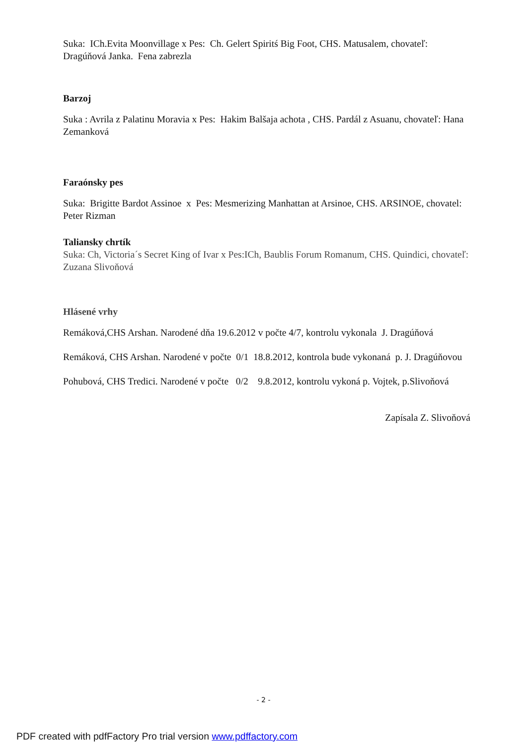Suka: ICh.Evita Moonvillage x Pes: Ch. Gelert Spiritś Big Foot, CHS. Matusalem, chovateľ: Dragúňová Janka. Fena zabrezla
Barzoj
Suka : Avrila z Palatinu Moravia x Pes: Hakim Balšaja achota , CHS. Pardál z Asuanu, chovateľ: Hana Zemanková
Faraónsky pes
Suka: Brigitte Bardot Assinoe x Pes: Mesmerizing Manhattan at Arsinoe, CHS. ARSINOE, chovatel: Peter Rizman
Taliansky chrtík
Suka: Ch, Victoria´s Secret King of Ivar x Pes:ICh, Baublis Forum Romanum, CHS. Quindici, chovateľ: Zuzana Slivoňová
Hlásené vrhy
Remáková,CHS Arshan. Narodené dňa 19.6.2012 v počte 4/7, kontrolu vykonala J. Dragúňová
Remáková, CHS Arshan. Narodené v počte 0/1 18.8.2012, kontrola bude vykonaná p. J. Dragúňovou
Pohubová, CHS Tredici. Narodené v počte 0/2 9.8.2012, kontrolu vykoná p. Vojtek, p.Slivoňová
Zapísala Z. Slivoňová
- 2 -
PDF created with pdfFactory Pro trial version www.pdffactory.com